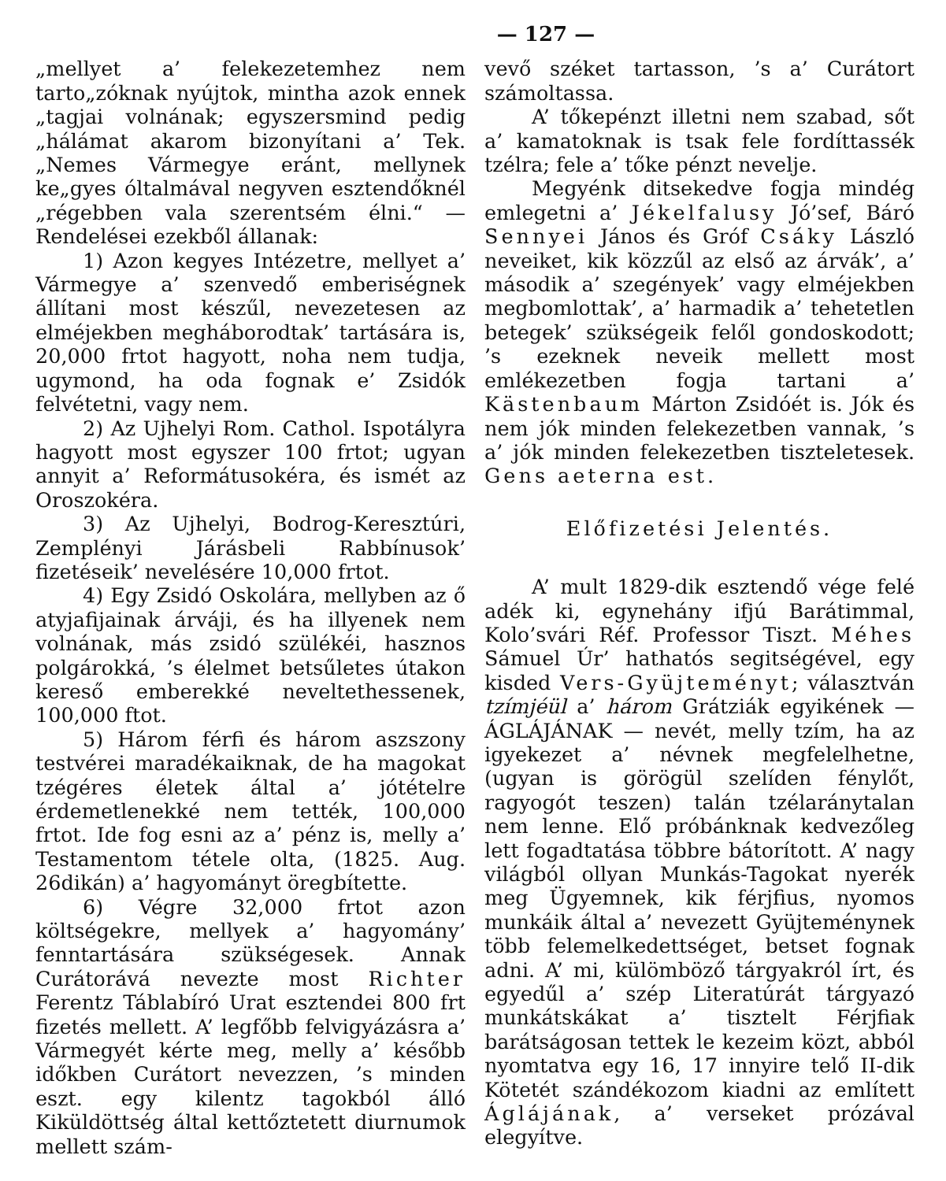— 127 —
„mellyet a’ felekezetemhez nem tarto„zóknak nyújtok, mintha azok ennek „tagjai volnának; egyszersmind pedig „hálámat akarom bizonyítani a’ Tek. „Nemes Vármegye eránt, mellynek ke„gyes óltalmával negyven esztendőknél „régebben vala szerentsém élni.“ — Rendelései ezekből állanak:
1) Azon kegyes Intézetre, mellyet a’ Vármegye a’ szenvedő emberiségnek állítani most készűl, nevezetesen az elméjekben megháborodtak’ tartására is, 20,000 frtot hagyott, noha nem tudja, ugymond, ha oda fognak e’ Zsidók felvétetni, vagy nem.
2) Az Ujhelyi Rom. Cathol. Ispotályra hagyott most egyszer 100 frtot; ugyan annyit a’ Reformátusokéra, és ismét az Oroszokéra.
3) Az Ujhelyi, Bodrog-Keresztúri, Zemplényi Járásbeli Rabbínusok’ fizetéseik’ nevelésére 10,000 frtot.
4) Egy Zsidó Oskolára, mellyben az ő atyjafijainak árváji, és ha illyenek nem volnának, más zsidó szülékéi, hasznos polgárokká, ’s élelmet betsűletes útakon kereső emberekké neveltethessenek, 100,000 ftot.
5) Három férfi és három aszszony testvérei maradékaiknak, de ha magokat tzégéres életek által a’ jótételre érdemetlenekké nem tették, 100,000 frtot. Ide fog esni az a’ pénz is, melly a’ Testamentom tétele olta, (1825. Aug. 26dikán) a’ hagyományt öregbítette.
6) Végre 32,000 frtot azon költségekre, mellyek a’ hagyomány’ fenntartására szükségesek. Annak Curátorává nevezte most Richter Ferentz Táblabíró Urat esztendei 800 frt fizetés mellett. A’ legfőbb felvigyázásra a’ Vármegyét kérte meg, melly a’ később időkben Curátort nevezzen, ’s minden eszt. egy kilentz tagokból álló Kiküldöttség által kettőztetett diurnumok mellett szám-
vevő széket tartasson, ’s a’ Curátort számoltassa.
A’ tőkepénzt illetni nem szabad, sőt a’ kamatoknak is tsak fele fordíttassék tzélra; fele a’ tőke pénzt nevelje.
Megyénk ditsekedve fogja mindég emlegetni a’ Jékelfalusy Jó’sef, Báró Sennyei János és Gróf Csáky László neveiket, kik közzűl az első az árvák’, a’ második a’ szegények’ vagy elméjekben megbomlottak’, a’ harmadik a’ tehetetlen betegek’ szükségeik felől gondoskodott; ’s ezeknek neveik mellett most emlékezetben fogja tartani a’ Kästenbaum Márton Zsidóét is. Jók és nem jók minden felekezetben vannak, ’s a’ jók minden felekezetben tiszteletesek. Gens aeterna est.
Előfizetési Jelentés.
A’ mult 1829-dik esztendő vége felé adék ki, egynehány ifjú Barátimmal, Kolo’svári Réf. Professor Tiszt. Méhes Sámuel Úr’ hathatós segitségével, egy kisded Vers-Gyüjteményt; választván tzímjéül a’ három Grátziák egyikének — ÁGLÁJÁNAK — nevét, melly tzím, ha az igyekezet a’ névnek megfelelhetne, (ugyan is görögül szelíden fénylőt, ragyogót teszen) talán tzélaránytalan nem lenne. Elő próbánknak kedvezőleg lett fogadtatása többre bátorított. A’ nagy világból ollyan Munkás-Tagokat nyerék meg Ügyemnek, kik férjfius, nyomos munkáik által a’ nevezett Gyüjteménynek több felemelkedettséget, betset fognak adni. A’ mi, külömböző tárgyakról írt, és egyedűl a’ szép Literatúrát tárgyazó munkátskákat a’ tisztelt Férjfiak barátságosan tettek le kezeim közt, abból nyomtatva egy 16, 17 innyire telő II-dik Kötetét szándékozom kiadni az említett Áglájának, a’ verseket prózával elegyítve.